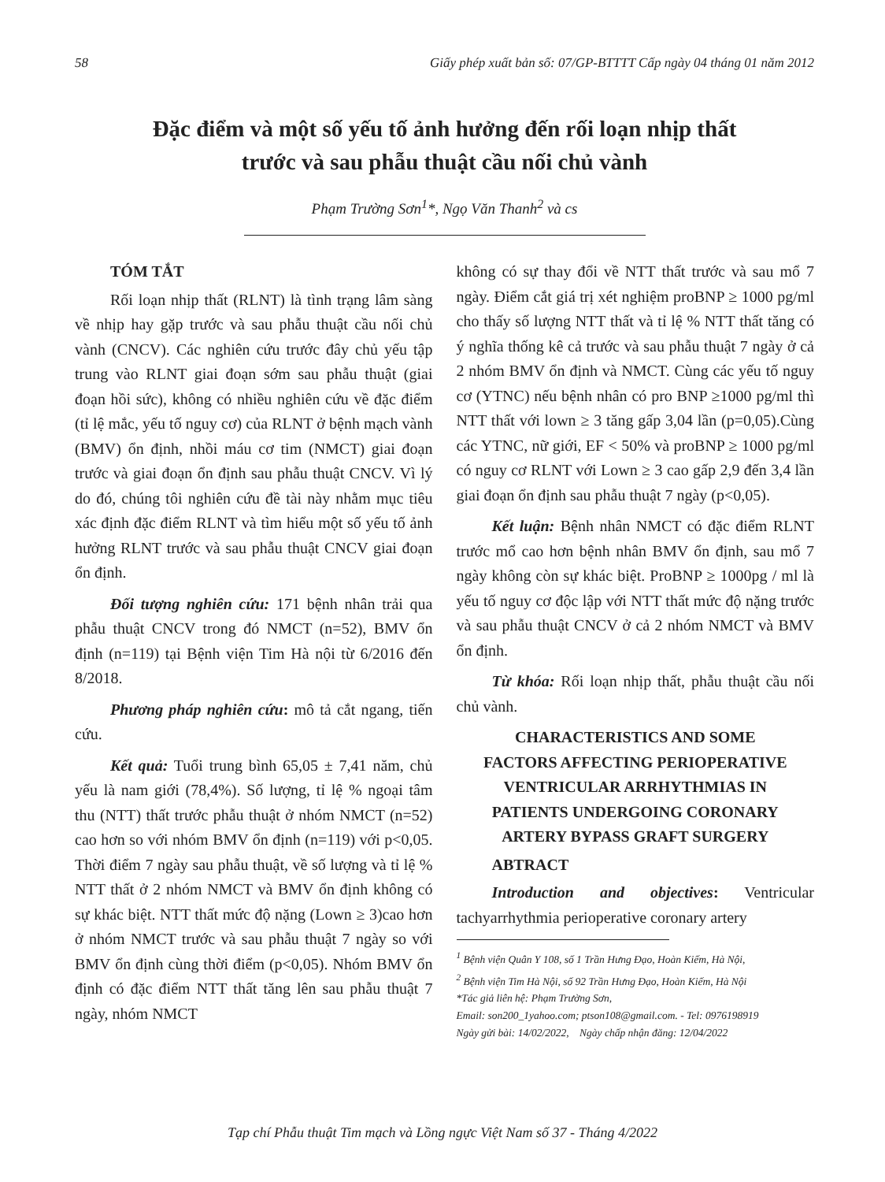58 Giấy phép xuất bản số: 07/GP-BTTTT Cấp ngày 04 tháng 01 năm 2012
Đặc điểm và một số yếu tố ảnh hưởng đến rối loạn nhịp thất
trước và sau phẫu thuật cầu nối chủ vành
Phạm Trường Sơn<sup>1</sup>*, Ngọ Văn Thanh<sup>2</sup> và cs
TÓM TẮT
Rối loạn nhịp thất (RLNT) là tình trạng lâm sàng về nhịp hay gặp trước và sau phẫu thuật cầu nối chủ vành (CNCV). Các nghiên cứu trước đây chủ yếu tập trung vào RLNT giai đoạn sớm sau phẫu thuật (giai đoạn hồi sức), không có nhiều nghiên cứu về đặc điểm (tỉ lệ mắc, yếu tố nguy cơ) của RLNT ở bệnh mạch vành (BMV) ổn định, nhồi máu cơ tim (NMCT) giai đoạn trước và giai đoạn ổn định sau phẫu thuật CNCV. Vì lý do đó, chúng tôi nghiên cứu đề tài này nhằm mục tiêu xác định đặc điểm RLNT và tìm hiểu một số yếu tố ảnh hưởng RLNT trước và sau phẫu thuật CNCV giai đoạn ổn định.
Đối tượng nghiên cứu: 171 bệnh nhân trải qua phẫu thuật CNCV trong đó NMCT (n=52), BMV ổn định (n=119) tại Bệnh viện Tim Hà nội từ 6/2016 đến 8/2018.
Phương pháp nghiên cứu: mô tả cắt ngang, tiến cứu.
Kết quả: Tuổi trung bình 65,05 ± 7,41 năm, chủ yếu là nam giới (78,4%). Số lượng, tỉ lệ % ngoại tâm thu (NTT) thất trước phẫu thuật ở nhóm NMCT (n=52) cao hơn so với nhóm BMV ổn định (n=119) với p<0,05. Thời điểm 7 ngày sau phẫu thuật, về số lượng và tỉ lệ % NTT thất ở 2 nhóm NMCT và BMV ổn định không có sự khác biệt. NTT thất mức độ nặng (Lown ≥ 3)cao hơn ở nhóm NMCT trước và sau phẫu thuật 7 ngày so với BMV ổn định cùng thời điểm (p<0,05). Nhóm BMV ổn định có đặc điểm NTT thất tăng lên sau phẫu thuật 7 ngày, nhóm NMCT
không có sự thay đổi về NTT thất trước và sau mổ 7 ngày. Điểm cắt giá trị xét nghiệm proBNP ≥ 1000 pg/ml cho thấy số lượng NTT thất và tỉ lệ % NTT thất tăng có ý nghĩa thống kê cả trước và sau phẫu thuật 7 ngày ở cả 2 nhóm BMV ổn định và NMCT. Cùng các yếu tố nguy cơ (YTNC) nếu bệnh nhân có pro BNP ≥1000 pg/ml thì NTT thất với lown ≥ 3 tăng gấp 3,04 lần (p=0,05).Cùng các YTNC, nữ giới, EF < 50% và proBNP ≥ 1000 pg/ml có nguy cơ RLNT với Lown ≥ 3 cao gấp 2,9 đến 3,4 lần giai đoạn ổn định sau phẫu thuật 7 ngày (p<0,05).
Kết luận: Bệnh nhân NMCT có đặc điểm RLNT trước mổ cao hơn bệnh nhân BMV ổn định, sau mổ 7 ngày không còn sự khác biệt. ProBNP ≥ 1000pg / ml là yếu tố nguy cơ độc lập với NTT thất mức độ nặng trước và sau phẫu thuật CNCV ở cả 2 nhóm NMCT và BMV ổn định.
Từ khóa: Rối loạn nhịp thất, phẫu thuật cầu nối chủ vành.
CHARACTERISTICS AND SOME
FACTORS AFFECTING PERIOPERATIVE
VENTRICULAR ARRHYTHMIAS IN
PATIENTS UNDERGOING CORONARY
ARTERY BYPASS GRAFT SURGERY
ABTRACT
Introduction and objectives: Ventricular tachyarrhythmia perioperative coronary artery
<sup>1</sup> Bệnh viện Quân Y 108, số 1 Trần Hưng Đạo, Hoàn Kiếm, Hà Nội,
<sup>2</sup> Bệnh viện Tim Hà Nội, số 92 Trần Hưng Đạo, Hoàn Kiếm, Hà Nội
*Tác giả liên hệ: Phạm Trường Sơn,
Email: son200_1yahoo.com; ptson108@gmail.com. - Tel: 0976198919
Ngày gửi bài: 14/02/2022, Ngày chấp nhận đăng: 12/04/2022
Tạp chí Phẫu thuật Tim mạch và Lồng ngực Việt Nam số 37 - Tháng 4/2022